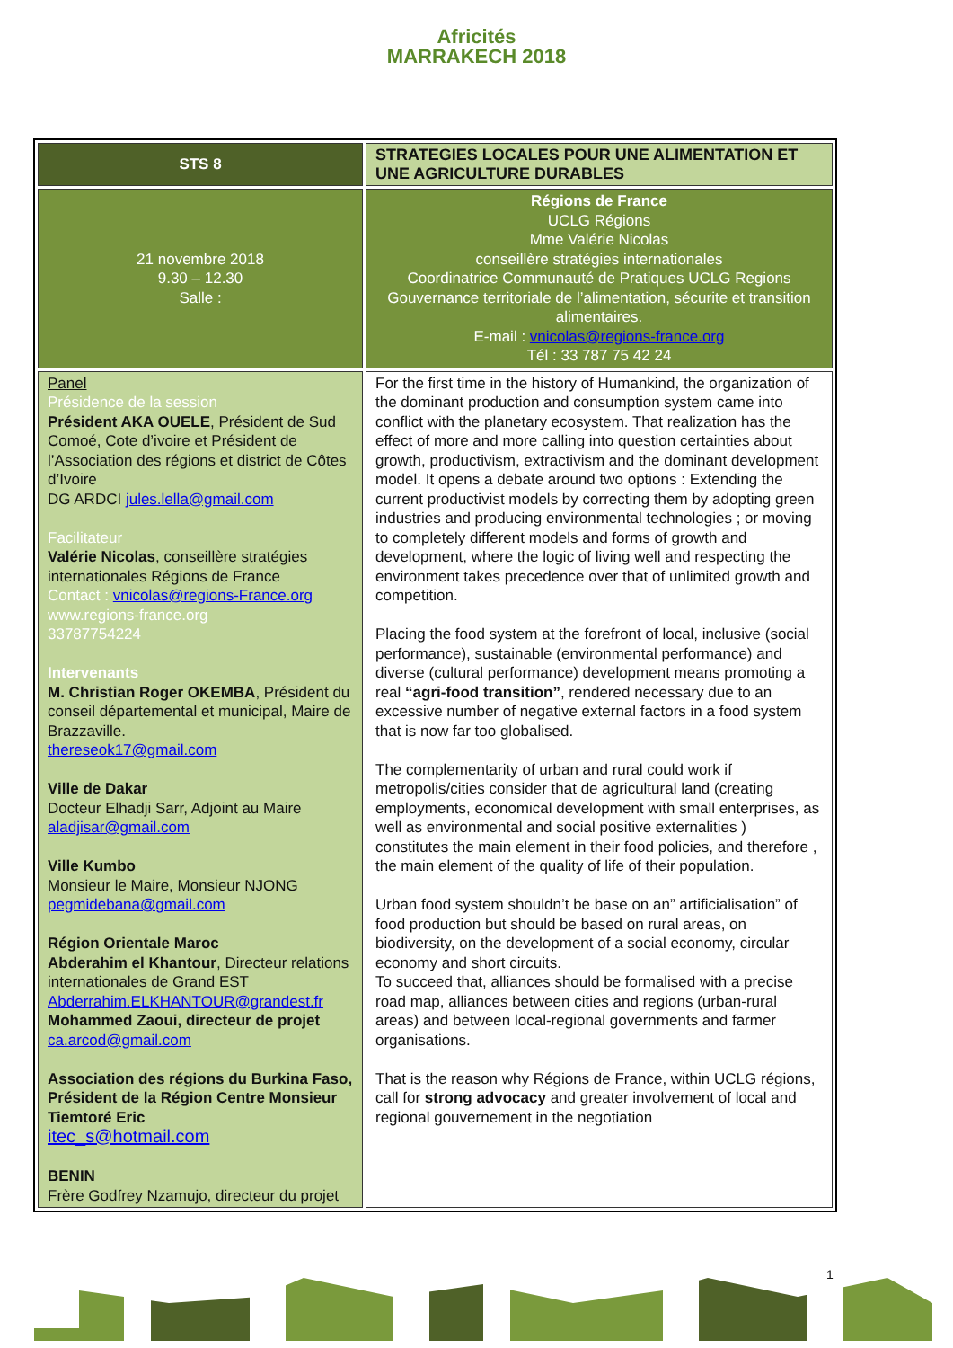Africités
MARRAKECH 2018
| STS 8 | STRATEGIES LOCALES POUR UNE ALIMENTATION ET UNE AGRICULTURE DURABLES |
| 21 novembre 2018 9.30 – 12.30 Salle : | Régions de France UCLG Régions Mme Valérie Nicolas conseillère stratégies internationales Coordinatrice Communauté de Pratiques UCLG Regions Gouvernance territoriale de l’alimentation, sécurite et transition alimentaires. E-mail : vnicolas@regions-france.org Tél : 33 787 75 42 24 |
| Panel Présidence de la session Président AKA OUELE , Président de Sud Comoé, Cote d’ivoire et Président de l’Association des régions et district de Côtes d’Ivoire DG ARDCI jules.lella@gmail.com Facilitateur Valérie Nicolas , conseillère stratégies internationales Régions de France Contact : vnicolas@regions-France.org www.regions-france.org 33787754224 Intervenants M. Christian Roger OKEMBA , Président du conseil départemental et municipal, Maire de Brazzaville. thereseok17@gmail.com Ville de Dakar Docteur Elhadji Sarr, Adjoint au Maire aladjisar@gmail.com Ville Kumbo Monsieur le Maire, Monsieur NJONG pegmidebana@gmail.com Région Orientale Maroc Abderahim el Khantour , Directeur relations internationales de Grand EST Abderrahim.ELKHANTOUR@grandest.fr Mohammed Zaoui, directeur de projet ca.arcod@gmail.com Association des régions du Burkina Faso, Président de la Région Centre Monsieur Tiemtoré Eric itec_s@hotmail.com BENIN Frère Godfrey Nzamujo, directeur du projet | For the first time in the history of Humankind, the organization of the dominant production and consumption system came into conflict with the planetary ecosystem. That realization has the effect of more and more calling into question certainties about growth, productivism, extractivism and the dominant development model. It opens a debate around two options : Extending the current productivist models by correcting them by adopting green industries and producing environmental technologies ; or moving to completely different models and forms of growth and development, where the logic of living well and respecting the environment takes precedence over that of unlimited growth and competition. Placing the food system at the forefront of local, inclusive (social performance), sustainable (environmental performance) and diverse (cultural performance) development means promoting a real “agri-food transition” , rendered necessary due to an excessive number of negative external factors in a food system that is now far too globalised. The complementarity of urban and rural could work if metropolis/cities consider that de agricultural land (creating employments, economical development with small enterprises, as well as environmental and social positive externalities ) constitutes the main element in their food policies, and therefore , the main element of the quality of life of their population. Urban food system shouldn’t be base on an” artificialisation” of food production but should be based on rural areas, on biodiversity, on the development of a social economy, circular economy and short circuits. To succeed that, alliances should be formalised with a precise road map, alliances between cities and regions (urban-rural areas) and between local-regional governments and farmer organisations. That is the reason why Régions de France, within UCLG régions, call for strong advocacy and greater involvement of local and regional gouvernement in the negotiation |
1